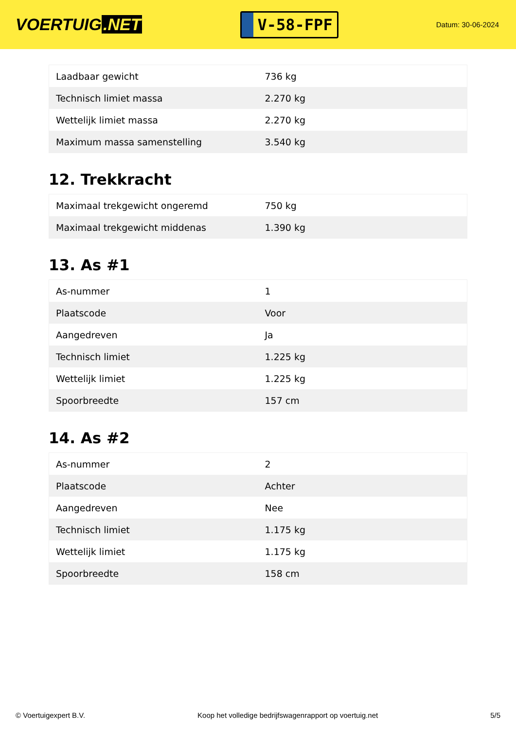VOERTUIG.NET
V-58-FPF
Datum: 30-06-2024
| Laadbaar gewicht | 736 kg |
| Technisch limiet massa | 2.270 kg |
| Wettelijk limiet massa | 2.270 kg |
| Maximum massa samenstelling | 3.540 kg |
12. Trekkracht
| Maximaal trekgewicht ongeremd | 750 kg |
| Maximaal trekgewicht middenas | 1.390 kg |
13. As #1
| As-nummer | 1 |
| Plaatscode | Voor |
| Aangedreven | Ja |
| Technisch limiet | 1.225 kg |
| Wettelijk limiet | 1.225 kg |
| Spoorbreedte | 157 cm |
14. As #2
| As-nummer | 2 |
| Plaatscode | Achter |
| Aangedreven | Nee |
| Technisch limiet | 1.175 kg |
| Wettelijk limiet | 1.175 kg |
| Spoorbreedte | 158 cm |
© Voertuigexpert B.V. Koop het volledige bedrijfswagenrapport op voertuig.net 5/5